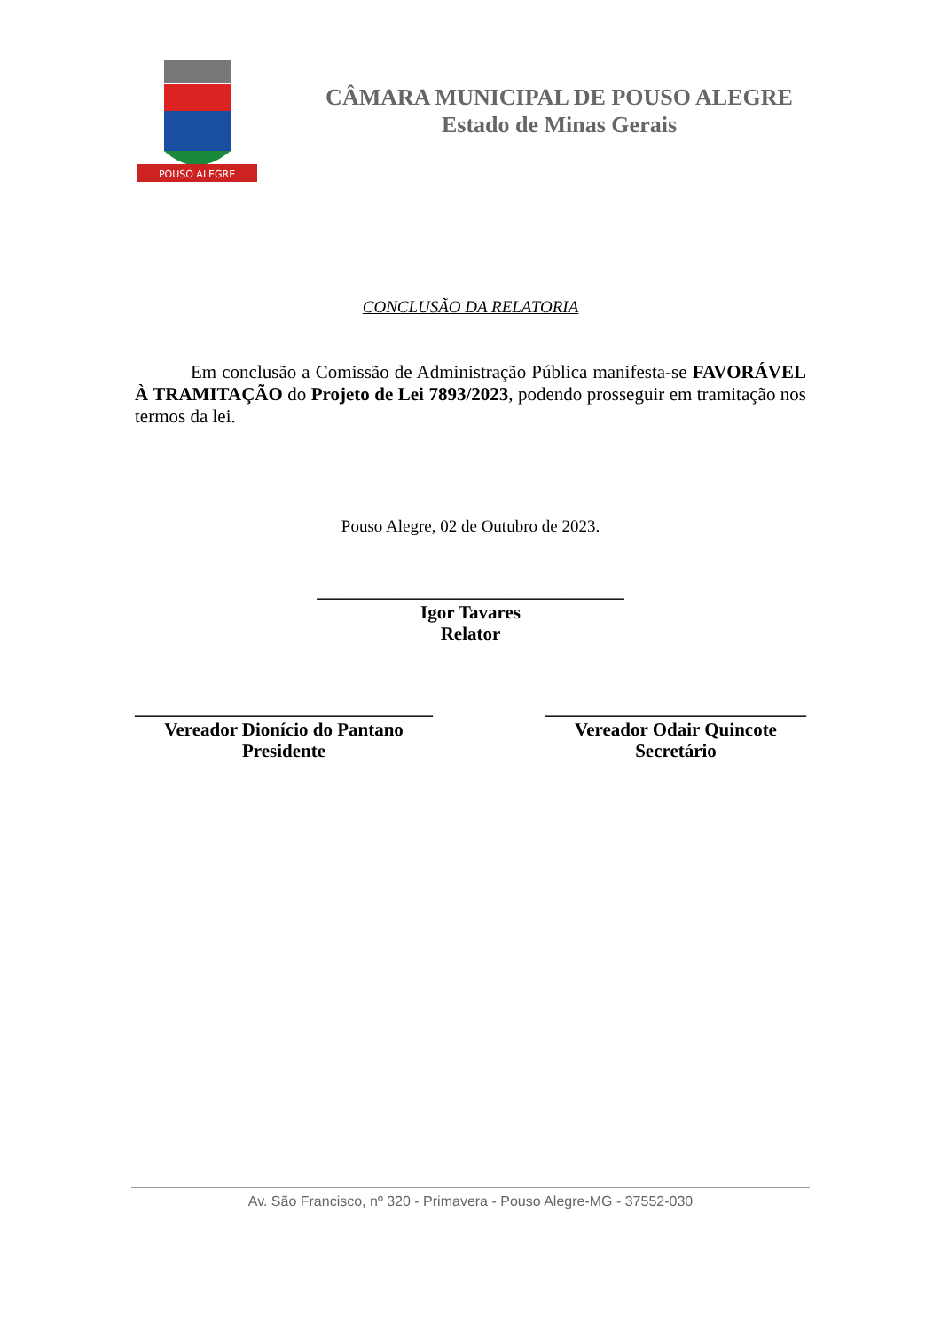POUSO ALEGRE
CÂMARA MUNICIPAL DE POUSO ALEGRE
Estado de Minas Gerais
CONCLUSÃO DA RELATORIA
Em conclusão a Comissão de Administração Pública manifesta-se FAVORÁVEL À TRAMITAÇÃO do Projeto de Lei 7893/2023, podendo prosseguir em tramitação nos termos da lei.
Pouso Alegre, 02 de Outubro de 2023.
_________________________________
Igor Tavares
Relator
________________________________
Vereador Dionício do Pantano
Presidente
____________________________
Vereador Odair Quincote
Secretário
Av. São Francisco, nº 320 - Primavera - Pouso Alegre-MG - 37552-030